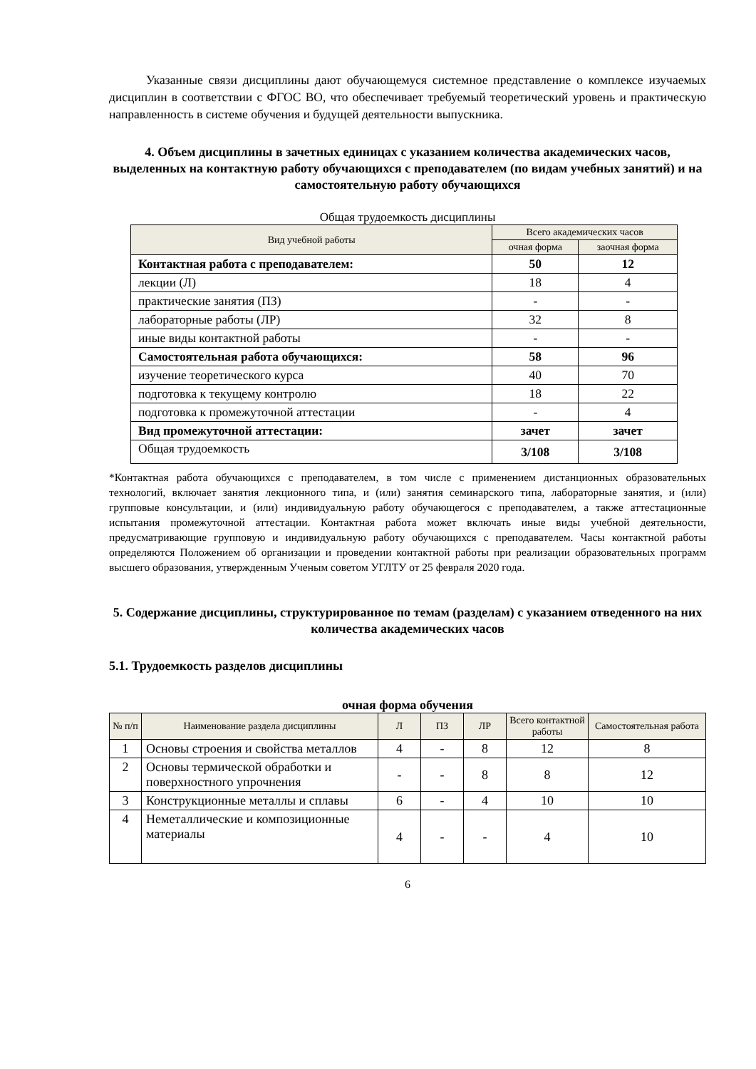Указанные связи дисциплины дают обучающемуся системное представление о комплексе изучаемых дисциплин в соответствии с ФГОС ВО, что обеспечивает требуемый теоретический уровень и практическую направленность в системе обучения и будущей деятельности выпускника.
4. Объем дисциплины в зачетных единицах с указанием количества академических часов, выделенных на контактную работу обучающихся с преподавателем (по видам учебных занятий) и на самостоятельную работу обучающихся
Общая трудоемкость дисциплины
| Вид учебной работы | Всего академических часов | |
| --- | --- | --- |
| | очная форма | заочная форма |
| Контактная работа с преподавателем: | 50 | 12 |
| лекции (Л) | 18 | 4 |
| практические занятия (ПЗ) | - | - |
| лабораторные работы (ЛР) | 32 | 8 |
| иные виды контактной работы | - | - |
| Самостоятельная работа обучающихся: | 58 | 96 |
| изучение теоретического курса | 40 | 70 |
| подготовка к текущему контролю | 18 | 22 |
| подготовка к промежуточной аттестации | - | 4 |
| Вид промежуточной аттестации: | зачет | зачет |
| Общая трудоемкость | 3/108 | 3/108 |
*Контактная работа обучающихся с преподавателем, в том числе с применением дистанционных образовательных технологий, включает занятия лекционного типа, и (или) занятия семинарского типа, лабораторные занятия, и (или) групповые консультации, и (или) индивидуальную работу обучающегося с преподавателем, а также аттестационные испытания промежуточной аттестации. Контактная работа может включать иные виды учебной деятельности, предусматривающие групповую и индивидуальную работу обучающихся с преподавателем. Часы контактной работы определяются Положением об организации и проведении контактной работы при реализации образовательных программ высшего образования, утвержденным Ученым советом УГЛТУ от 25 февраля 2020 года.
5. Содержание дисциплины, структурированное по темам (разделам) с указанием отведенного на них количества академических часов
5.1. Трудоемкость разделов дисциплины
очная форма обучения
| № п/п | Наименование раздела дисциплины | Л | ПЗ | ЛР | Всего контактной работы | Самостоятельная работа |
| --- | --- | --- | --- | --- | --- | --- |
| 1 | Основы строения и свойства металлов | 4 | - | 8 | 12 | 8 |
| 2 | Основы термической обработки и поверхностного упрочнения | - | - | 8 | 8 | 12 |
| 3 | Конструкционные металлы и сплавы | 6 | - | 4 | 10 | 10 |
| 4 | Неметаллические и композиционные материалы | 4 | - | - | 4 | 10 |
6